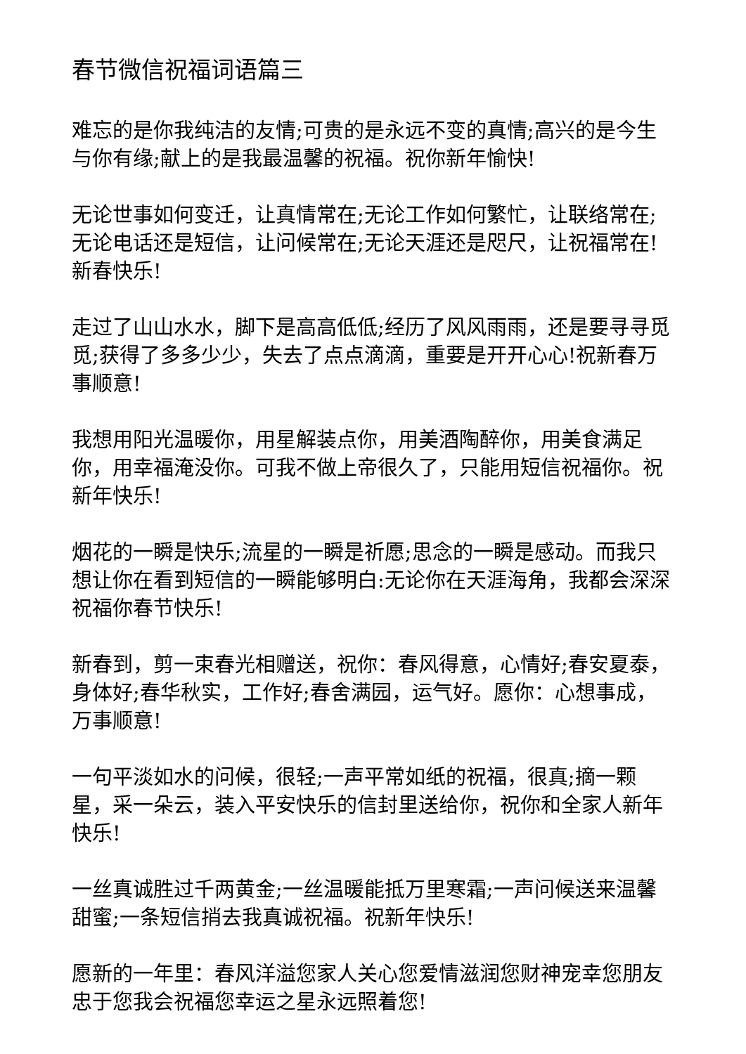春节微信祝福词语篇三
难忘的是你我纯洁的友情;可贵的是永远不变的真情;高兴的是今生与你有缘;献上的是我最温馨的祝福。祝你新年愉快!
无论世事如何变迁，让真情常在;无论工作如何繁忙，让联络常在;无论电话还是短信，让问候常在;无论天涯还是咫尺，让祝福常在!新春快乐!
走过了山山水水，脚下是高高低低;经历了风风雨雨，还是要寻寻觅觅;获得了多多少少，失去了点点滴滴，重要是开开心心!祝新春万事顺意!
我想用阳光温暖你，用星解装点你，用美酒陶醉你，用美食满足你，用幸福淹没你。可我不做上帝很久了，只能用短信祝福你。祝新年快乐!
烟花的一瞬是快乐;流星的一瞬是祈愿;思念的一瞬是感动。而我只想让你在看到短信的一瞬能够明白:无论你在天涯海角，我都会深深祝福你春节快乐!
新春到，剪一束春光相赠送，祝你：春风得意，心情好;春安夏泰，身体好;春华秋实，工作好;春舍满园，运气好。愿你：心想事成，万事顺意!
一句平淡如水的问候，很轻;一声平常如纸的祝福，很真;摘一颗星，采一朵云，装入平安快乐的信封里送给你，祝你和全家人新年快乐!
一丝真诚胜过千两黄金;一丝温暖能抵万里寒霜;一声问候送来温馨甜蜜;一条短信捎去我真诚祝福。祝新年快乐!
愿新的一年里：春风洋溢您家人关心您爱情滋润您财神宠幸您朋友忠于您我会祝福您幸运之星永远照着您!